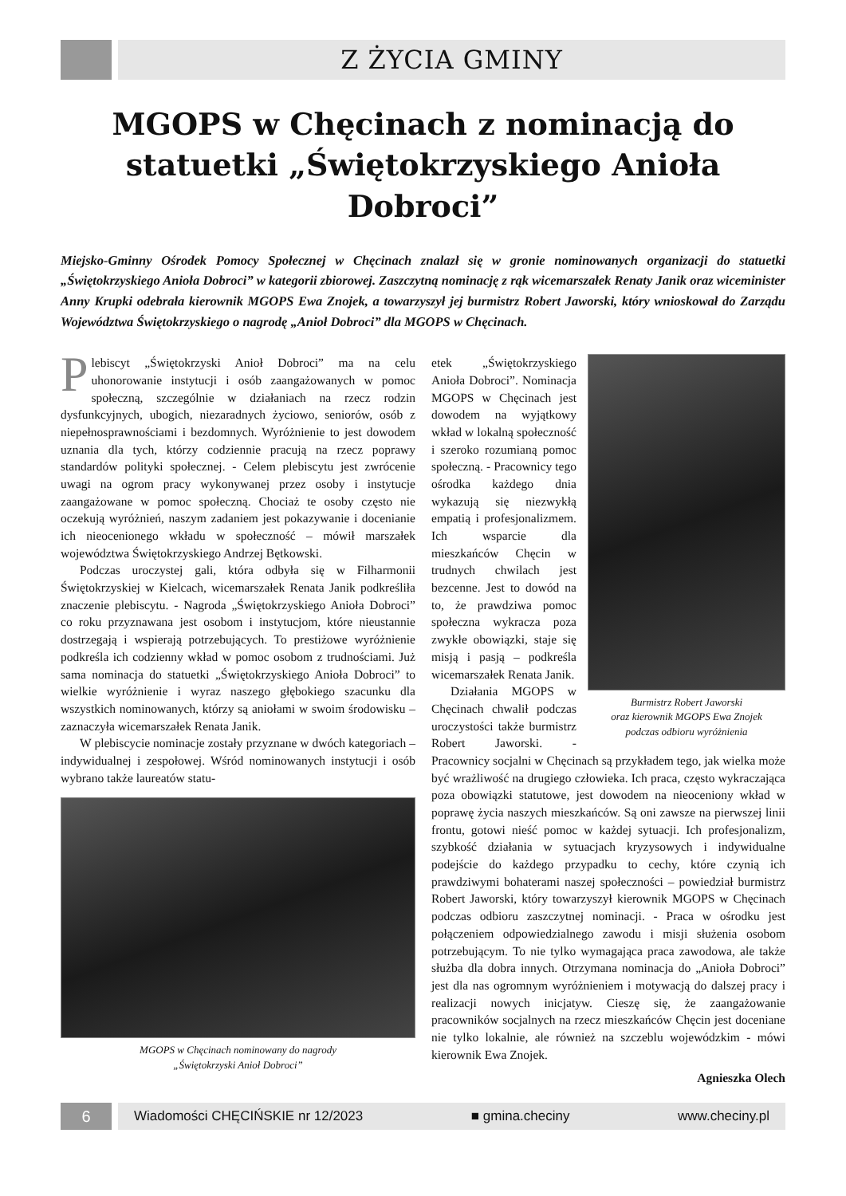Z ŻYCIA GMINY
MGOPS w Chęcinach z nominacją do statuetki „Świętokrzyskiego Anioła Dobroci”
Miejsko-Gminny Ośrodek Pomocy Społecznej w Chęcinach znalazł się w gronie nominowanych organizacji do statuetki „Świętokrzyskiego Anioła Dobroci” w kategorii zbiorowej. Zaszczytną nominację z rąk wicemarszałek Renaty Janik oraz wiceminister Anny Krupki odebrała kierownik MGOPS Ewa Znojek, a towarzyszył jej burmistrz Robert Jaworski, który wnioskował do Zarządu Województwa Świętokrzyskiego o nagrodę „Anioł Dobroci” dla MGOPS w Chęcinach.
Plebiscyt „Świętokrzyski Anioł Dobroci” ma na celu uhonorowanie instytucji i osób zaangażowanych w pomoc społeczną, szczególnie w działaniach na rzecz rodzin dysfunkcyjnych, ubogich, niezaradnych życiowo, seniorów, osób z niepełnosprawnościami i bezdomnych. Wyróżnienie to jest dowodem uznania dla tych, którzy codziennie pracują na rzecz poprawy standardów polityki społecznej. - Celem plebiscytu jest zwrócenie uwagi na ogrom pracy wykonywanej przez osoby i instytucje zaangażowane w pomoc społeczną. Chociaż te osoby często nie oczekują wyróżnień, naszym zadaniem jest pokazywanie i docenianie ich nieocenionego wkładu w społeczność – mówił marszałek województwa Świętokrzyskiego Andrzej Bętkowski.
Podczas uroczystej gali, która odbyła się w Filharmonii Świętokrzyskiej w Kielcach, wicemarszałek Renata Janik podkreśliła znaczenie plebiscytu. - Nagroda „Świętokrzyskiego Anioła Dobroci” co roku przyznawana jest osobom i instytucjom, które nieustannie dostrzegają i wspierają potrzebujących. To prestiżowe wyróżnienie podkreśla ich codzienny wkład w pomoc osobom z trudnościami. Już sama nominacja do statuetki „Świętokrzyskiego Anioła Dobroci” to wielkie wyróżnienie i wyraz naszego głębokiego szacunku dla wszystkich nominowanych, którzy są aniołami w swoim środowisku – zaznaczyła wicemarszałek Renata Janik.
W plebiscycie nominacje zostały przyznane w dwóch kategoriach – indywidualnej i zespołowej. Wśród nominowanych instytucji i osób wybrano także laureatów statu-
MGOPS w Chęcinach nominowany do nagrody
„Świętokrzyski Anioł Dobroci”
Burmistrz Robert Jaworski
oraz kierownik MGOPS Ewa Znojek
podczas odbioru wyróżnienia
etek „Świętokrzyskiego Anioła Dobroci”. Nominacja MGOPS w Chęcinach jest dowodem na wyjątkowy wkład w lokalną społeczność i szeroko rozumianą pomoc społeczną. - Pracownicy tego ośrodka każdego dnia wykazują się niezwykłą empatią i profesjonalizmem. Ich wsparcie dla mieszkańców Chęcin w trudnych chwilach jest bezcenne. Jest to dowód na to, że prawdziwa pomoc społeczna wykracza poza zwykłe obowiązki, staje się misją i pasją – podkreśla wicemarszałek Renata Janik.
Działania MGOPS w Chęcinach chwalił podczas uroczystości także burmistrz Robert Jaworski. - Pracownicy socjalni w Chęcinach są przykładem tego, jak wielka może być wrażliwość na drugiego człowieka. Ich praca, często wykraczająca poza obowiązki statutowe, jest dowodem na nieoceniony wkład w poprawę życia naszych mieszkańców. Są oni zawsze na pierwszej linii frontu, gotowi nieść pomoc w każdej sytuacji. Ich profesjonalizm, szybkość działania w sytuacjach kryzysowych i indywidualne podejście do każdego przypadku to cechy, które czynią ich prawdziwymi bohaterami naszej społeczności – powiedział burmistrz Robert Jaworski, który towarzyszył kierownik MGOPS w Chęcinach podczas odbioru zaszczytnej nominacji. - Praca w ośrodku jest połączeniem odpowiedzialnego zawodu i misji służenia osobom potrzebującym. To nie tylko wymagająca praca zawodowa, ale także służba dla dobra innych. Otrzymana nominacja do „Anioła Dobroci” jest dla nas ogromnym wyróżnieniem i motywacją do dalszej pracy i realizacji nowych inicjatyw. Cieszę się, że zaangażowanie pracowników socjalnych na rzecz mieszkańców Chęcin jest doceniane nie tylko lokalnie, ale również na szczeblu wojewódzkim - mówi kierownik Ewa Znojek.
Agnieszka Olech
6
Wiadomości CHĘCIŃSKIE nr 12/2023 ■ gmina.checiny www.checiny.pl